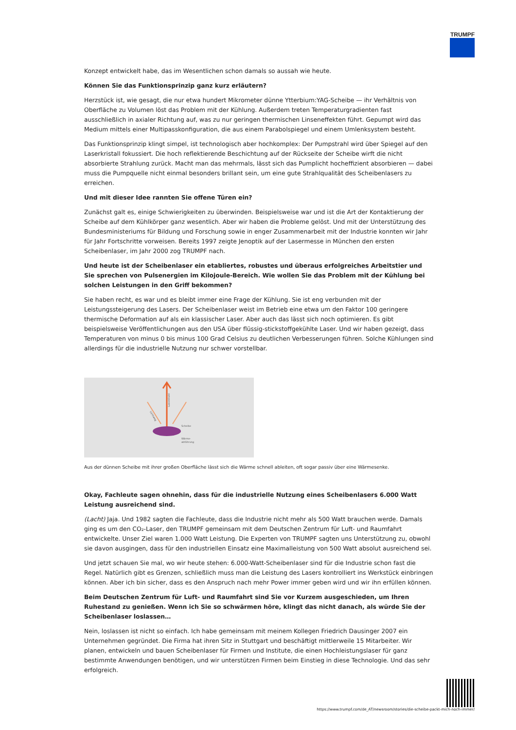TRUMPF
Konzept entwickelt habe, das im Wesentlichen schon damals so aussah wie heute.
Können Sie das Funktionsprinzip ganz kurz erläutern?
Herzstück ist, wie gesagt, die nur etwa hundert Mikrometer dünne Ytterbium:YAG-Scheibe — ihr Verhältnis von Oberfläche zu Volumen löst das Problem mit der Kühlung. Außerdem treten Temperaturgradienten fast ausschließlich in axialer Richtung auf, was zu nur geringen thermischen Linseneffekten führt. Gepumpt wird das Medium mittels einer Multipasskonfiguration, die aus einem Parabolspiegel und einem Umlenksystem besteht.
Das Funktionsprinzip klingt simpel, ist technologisch aber hochkomplex: Der Pumpstrahl wird über Spiegel auf den Laserkristall fokussiert. Die hoch reflektierende Beschichtung auf der Rückseite der Scheibe wirft die nicht absorbierte Strahlung zurück. Macht man das mehrmals, lässt sich das Pumplicht hocheffizient absorbieren — dabei muss die Pumpquelle nicht einmal besonders brillant sein, um eine gute Strahlqualität des Scheibenlasers zu erreichen.
Und mit dieser Idee rannten Sie offene Türen ein?
Zunächst galt es, einige Schwierigkeiten zu überwinden. Beispielsweise war und ist die Art der Kontaktierung der Scheibe auf dem Kühlkörper ganz wesentlich. Aber wir haben die Probleme gelöst. Und mit der Unterstützung des Bundesministeriums für Bildung und Forschung sowie in enger Zusammenarbeit mit der Industrie konnten wir Jahr für Jahr Fortschritte vorweisen. Bereits 1997 zeigte Jenoptik auf der Lasermesse in München den ersten Scheibenlaser, im Jahr 2000 zog TRUMPF nach.
Und heute ist der Scheibenlaser ein etabliertes, robustes und überaus erfolgreiches Arbeitstier und Sie sprechen von Pulsenergien im Kilojoule-Bereich. Wie wollen Sie das Problem mit der Kühlung bei solchen Leistungen in den Griff bekommen?
Sie haben recht, es war und es bleibt immer eine Frage der Kühlung. Sie ist eng verbunden mit der Leistungssteigerung des Lasers. Der Scheibenlaser weist im Betrieb eine etwa um den Faktor 100 geringere thermische Deformation auf als ein klassischer Laser. Aber auch das lässt sich noch optimieren. Es gibt beispielsweise Veröffentlichungen aus den USA über flüssig-stickstoffgekühlte Laser. Und wir haben gezeigt, dass Temperaturen von minus 0 bis minus 100 Grad Celsius zu deutlichen Verbesserungen führen. Solche Kühlungen sind allerdings für die industrielle Nutzung nur schwer vorstellbar.
Scheibe
Wärme-
abführung
Laserstrahl
Lichtweg
Aus der dünnen Scheibe mit ihrer großen Oberfläche lässt sich die Wärme schnell ableiten, oft sogar passiv über eine Wärmesenke.
Okay, Fachleute sagen ohnehin, dass für die industrielle Nutzung eines Scheibenlasers 6.000 Watt Leistung ausreichend sind.
(Lacht) Jaja. Und 1982 sagten die Fachleute, dass die Industrie nicht mehr als 500 Watt brauchen werde. Damals ging es um den CO₂-Laser, den TRUMPF gemeinsam mit dem Deutschen Zentrum für Luft- und Raumfahrt entwickelte. Unser Ziel waren 1.000 Watt Leistung. Die Experten von TRUMPF sagten uns Unterstützung zu, obwohl sie davon ausgingen, dass für den industriellen Einsatz eine Maximalleistung von 500 Watt absolut ausreichend sei.
Und jetzt schauen Sie mal, wo wir heute stehen: 6.000-Watt-Scheibenlaser sind für die Industrie schon fast die Regel. Natürlich gibt es Grenzen, schließlich muss man die Leistung des Lasers kontrolliert ins Werkstück einbringen können. Aber ich bin sicher, dass es den Anspruch nach mehr Power immer geben wird und wir ihn erfüllen können.
Beim Deutschen Zentrum für Luft- und Raumfahrt sind Sie vor Kurzem ausgeschieden, um Ihren Ruhestand zu genießen. Wenn ich Sie so schwärmen höre, klingt das nicht danach, als würde Sie der Scheibenlaser loslassen…
Nein, loslassen ist nicht so einfach. Ich habe gemeinsam mit meinem Kollegen Friedrich Dausinger 2007 ein Unternehmen gegründet. Die Firma hat ihren Sitz in Stuttgart und beschäftigt mittlerweile 15 Mitarbeiter. Wir planen, entwickeln und bauen Scheibenlaser für Firmen und Institute, die einen Hochleistungslaser für ganz bestimmte Anwendungen benötigen, und wir unterstützen Firmen beim Einstieg in diese Technologie. Und das sehr erfolgreich.
https://www.trumpf.com/de_AT/newsroom/stories/die-scheibe-packt-mich-noch-immer/